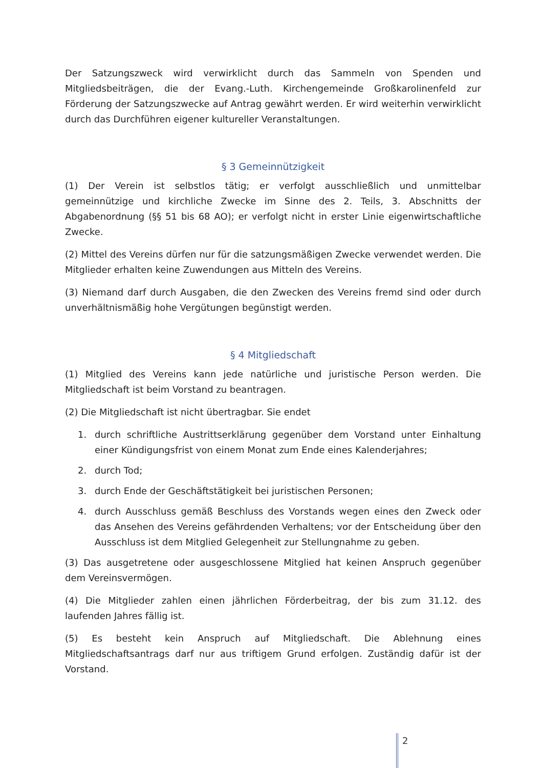Der Satzungszweck wird verwirklicht durch das Sammeln von Spenden und Mitgliedsbeiträgen, die der Evang.-Luth. Kirchengemeinde Großkarolinenfeld zur Förderung der Satzungszwecke auf Antrag gewährt werden. Er wird weiterhin verwirklicht durch das Durchführen eigener kultureller Veranstaltungen.
§ 3 Gemeinnützigkeit
(1) Der Verein ist selbstlos tätig; er verfolgt ausschließlich und unmittelbar gemeinnützige und kirchliche Zwecke im Sinne des 2. Teils, 3. Abschnitts der Abgabenordnung (§§ 51 bis 68 AO); er verfolgt nicht in erster Linie eigenwirtschaftliche Zwecke.
(2) Mittel des Vereins dürfen nur für die satzungsmäßigen Zwecke verwendet werden. Die Mitglieder erhalten keine Zuwendungen aus Mitteln des Vereins.
(3) Niemand darf durch Ausgaben, die den Zwecken des Vereins fremd sind oder durch unverhältnismäßig hohe Vergütungen begünstigt werden.
§ 4 Mitgliedschaft
(1) Mitglied des Vereins kann jede natürliche und juristische Person werden. Die Mitgliedschaft ist beim Vorstand zu beantragen.
(2) Die Mitgliedschaft ist nicht übertragbar. Sie endet
1. durch schriftliche Austrittserklärung gegenüber dem Vorstand unter Einhaltung einer Kündigungsfrist von einem Monat zum Ende eines Kalenderjahres;
2. durch Tod;
3. durch Ende der Geschäftstätigkeit bei juristischen Personen;
4. durch Ausschluss gemäß Beschluss des Vorstands wegen eines den Zweck oder das Ansehen des Vereins gefährdenden Verhaltens; vor der Entscheidung über den Ausschluss ist dem Mitglied Gelegenheit zur Stellungnahme zu geben.
(3) Das ausgetretene oder ausgeschlossene Mitglied hat keinen Anspruch gegenüber dem Vereinsvermögen.
(4) Die Mitglieder zahlen einen jährlichen Förderbeitrag, der bis zum 31.12. des laufenden Jahres fällig ist.
(5) Es besteht kein Anspruch auf Mitgliedschaft. Die Ablehnung eines Mitgliedschaftsantrags darf nur aus triftigem Grund erfolgen. Zuständig dafür ist der Vorstand.
2